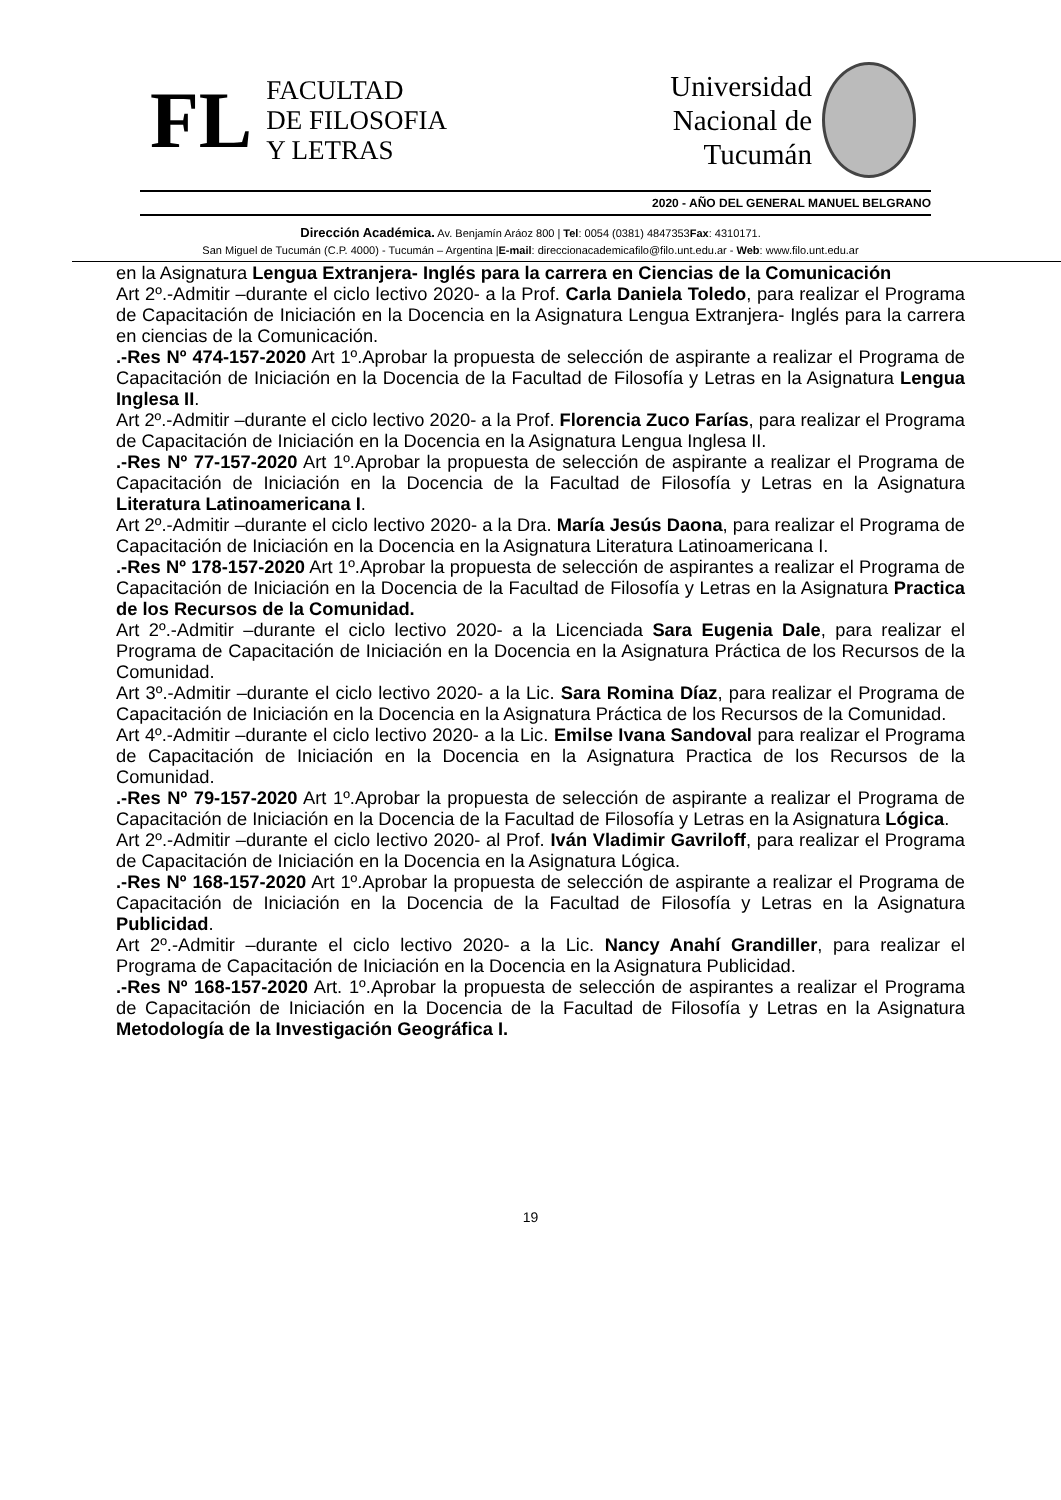FL
FACULTAD
DE FILOSOFIA
Y LETRAS
Universidad
Nacional de
Tucumán
2020 - AÑO DEL GENERAL MANUEL BELGRANO
Dirección Académica. Av. Benjamín Aráoz 800 | Tel: 0054 (0381) 4847353Fax: 4310171.
San Miguel de Tucumán (C.P. 4000) - Tucumán – Argentina |E-mail: direccionacademicafilo@filo.unt.edu.ar - Web: www.filo.unt.edu.ar
en la Asignatura Lengua Extranjera- Inglés para la carrera en Ciencias de la Comunicación
Art 2º.-Admitir –durante el ciclo lectivo 2020- a la Prof. Carla Daniela Toledo, para realizar el Programa de Capacitación de Iniciación en la Docencia en la Asignatura Lengua Extranjera- Inglés para la carrera en ciencias de la Comunicación.
.-Res Nº 474-157-2020 Art 1º.Aprobar la propuesta de selección de aspirante a realizar el Programa de Capacitación de Iniciación en la Docencia de la Facultad de Filosofía y Letras en la Asignatura Lengua Inglesa II.
Art 2º.-Admitir –durante el ciclo lectivo 2020- a la Prof. Florencia Zuco Farías, para realizar el Programa de Capacitación de Iniciación en la Docencia en la Asignatura Lengua Inglesa II.
.-Res Nº 77-157-2020 Art 1º.Aprobar la propuesta de selección de aspirante a realizar el Programa de Capacitación de Iniciación en la Docencia de la Facultad de Filosofía y Letras en la Asignatura Literatura Latinoamericana I.
Art 2º.-Admitir –durante el ciclo lectivo 2020- a la Dra. María Jesús Daona, para realizar el Programa de Capacitación de Iniciación en la Docencia en la Asignatura Literatura Latinoamericana I.
.-Res Nº 178-157-2020 Art 1º.Aprobar la propuesta de selección de aspirantes a realizar el Programa de Capacitación de Iniciación en la Docencia de la Facultad de Filosofía y Letras en la Asignatura Practica de los Recursos de la Comunidad.
Art 2º.-Admitir –durante el ciclo lectivo 2020- a la Licenciada Sara Eugenia Dale, para realizar el Programa de Capacitación de Iniciación en la Docencia en la Asignatura Práctica de los Recursos de la Comunidad.
Art 3º.-Admitir –durante el ciclo lectivo 2020- a la Lic. Sara Romina Díaz, para realizar el Programa de Capacitación de Iniciación en la Docencia en la Asignatura Práctica de los Recursos de la Comunidad.
Art 4º.-Admitir –durante el ciclo lectivo 2020- a la Lic. Emilse Ivana Sandoval para realizar el Programa de Capacitación de Iniciación en la Docencia en la Asignatura Practica de los Recursos de la Comunidad.
.-Res Nº 79-157-2020 Art 1º.Aprobar la propuesta de selección de aspirante a realizar el Programa de Capacitación de Iniciación en la Docencia de la Facultad de Filosofía y Letras en la Asignatura Lógica.
Art 2º.-Admitir –durante el ciclo lectivo 2020- al Prof. Iván Vladimir Gavriloff, para realizar el Programa de Capacitación de Iniciación en la Docencia en la Asignatura Lógica.
.-Res Nº 168-157-2020 Art 1º.Aprobar la propuesta de selección de aspirante a realizar el Programa de Capacitación de Iniciación en la Docencia de la Facultad de Filosofía y Letras en la Asignatura Publicidad.
Art 2º.-Admitir –durante el ciclo lectivo 2020- a la Lic. Nancy Anahí Grandiller, para realizar el Programa de Capacitación de Iniciación en la Docencia en la Asignatura Publicidad.
.-Res Nº 168-157-2020 Art. 1º.Aprobar la propuesta de selección de aspirantes a realizar el Programa de Capacitación de Iniciación en la Docencia de la Facultad de Filosofía y Letras en la Asignatura Metodología de la Investigación Geográfica I.
19